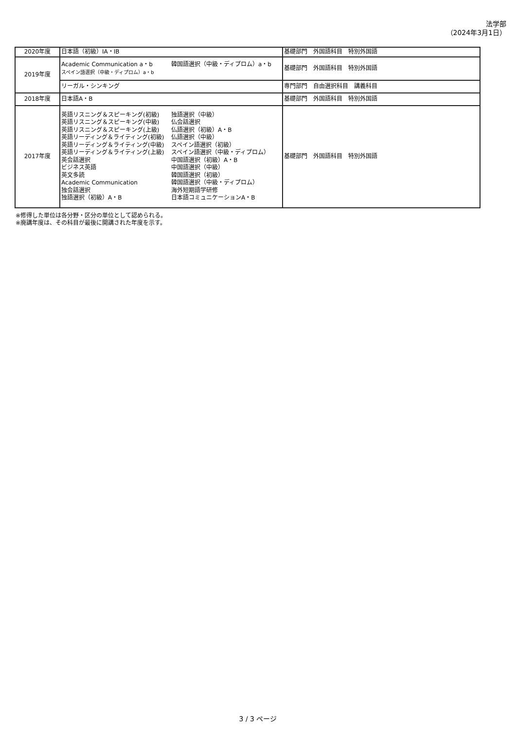法学部
（2024年3月1日）
| 2020年度 | 日本語（初級）ⅠA・ⅠB | 基礎部門 外国語科目 特別外国語 |
| 2019年度 | Academic Communication a・b スペイン語選択（中級・ディプロム）a・b 韓国語選択（中級・ディプロム）a・b | 基礎部門 外国語科目 特別外国語 |
| | リーガル・シンキング | 専門部門 自由選択科目 講義科目 |
| 2018年度 | 日本語A・B | 基礎部門 外国語科目 特別外国語 |
| 2017年度 | 英語リスニング＆スピーキング(初級) 英語リスニング＆スピーキング(中級) 英語リスニング＆スピーキング(上級) 英語リーディング＆ライティング(初級) 英語リーディング＆ライティング(中級) 英語リーディング＆ライティング(上級) 英会話選択 ビジネス英語 英文多読 Academic Communication 独会話選択 独語選択（初級）A・B 独語選択（中級） 仏会話選択 仏語選択（初級）A・B 仏語選択（中級） スペイン語選択（初級） スペイン語選択（中級・ディプロム） 中国語選択（初級）A・B 中国語選択（中級） 韓国語選択（初級） 韓国語選択（中級・ディプロム） 海外短期語学研修 日本語コミュニケーションA・B | 基礎部門 外国語科目 特別外国語 |
※修得した単位は各分野・区分の単位として認められる。
※廃講年度は、その科目が最後に開講された年度を示す。
3 / 3 ページ